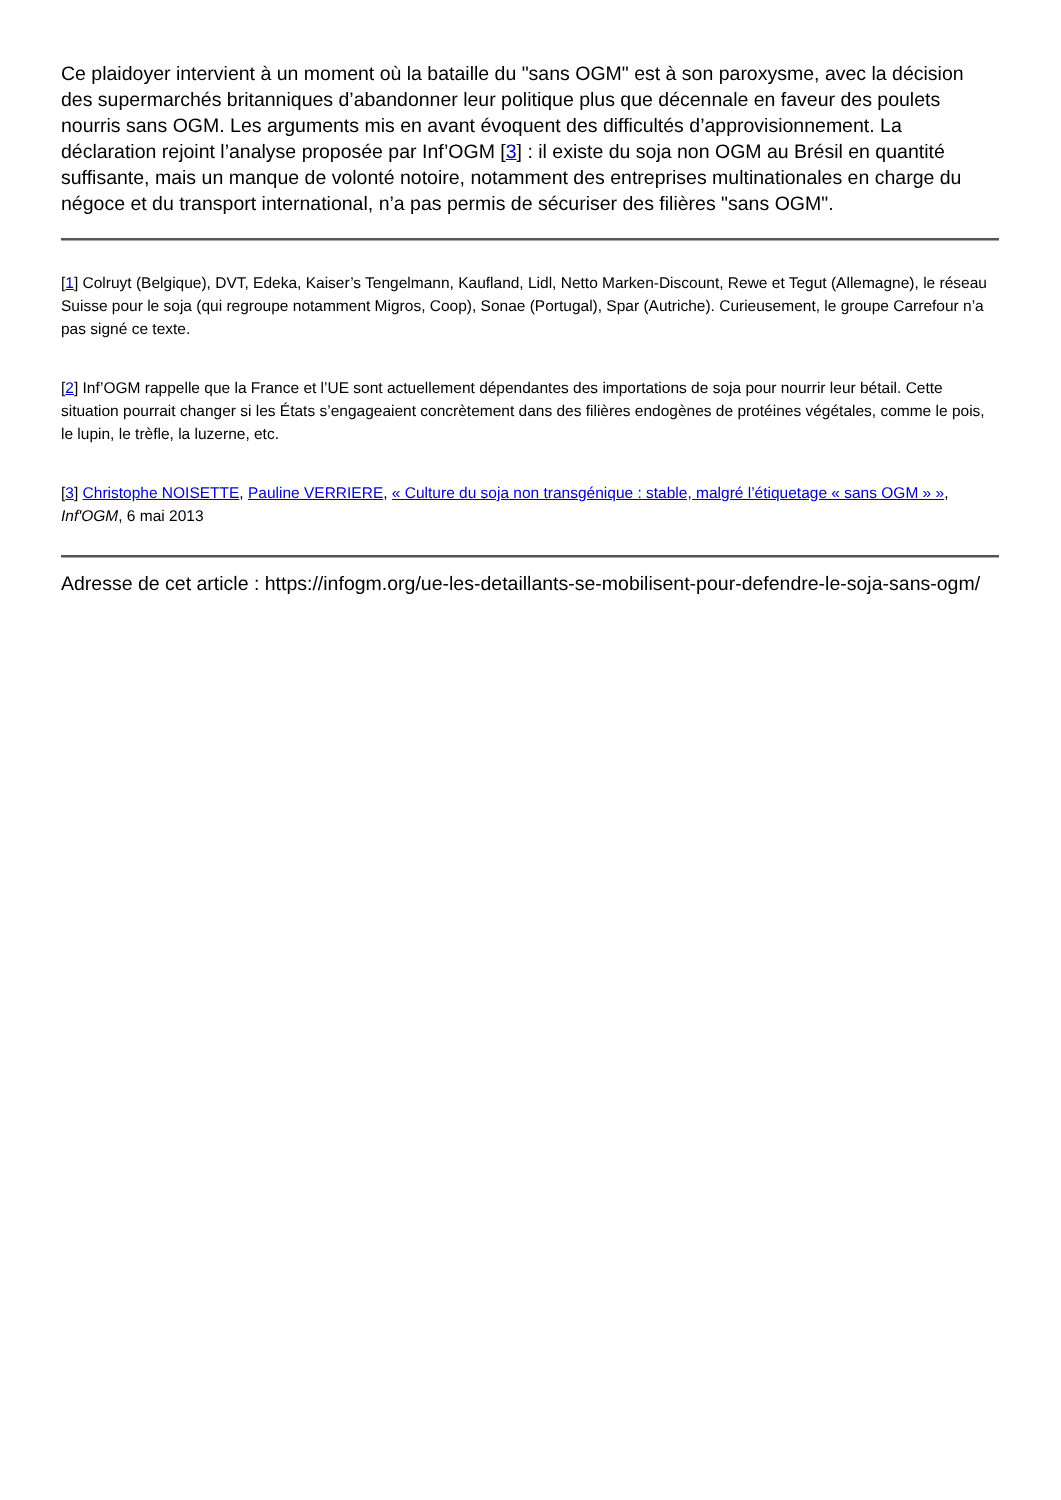Ce plaidoyer intervient à un moment où la bataille du "sans OGM" est à son paroxysme, avec la décision des supermarchés britanniques d’abandonner leur politique plus que décennale en faveur des poulets nourris sans OGM. Les arguments mis en avant évoquent des difficultés d’approvisionnement. La déclaration rejoint l’analyse proposée par Inf’OGM [3] : il existe du soja non OGM au Brésil en quantité suffisante, mais un manque de volonté notoire, notamment des entreprises multinationales en charge du négoce et du transport international, n’a pas permis de sécuriser des filières "sans OGM".
[1] Colruyt (Belgique), DVT, Edeka, Kaiser’s Tengelmann, Kaufland, Lidl, Netto Marken-Discount, Rewe et Tegut (Allemagne), le réseau Suisse pour le soja (qui regroupe notamment Migros, Coop), Sonae (Portugal), Spar (Autriche). Curieusement, le groupe Carrefour n’a pas signé ce texte.
[2] Inf’OGM rappelle que la France et l’UE sont actuellement dépendantes des importations de soja pour nourrir leur bétail. Cette situation pourrait changer si les États s’engageaient concrètement dans des filières endogènes de protéines végétales, comme le pois, le lupin, le trèfle, la luzerne, etc.
[3] Christophe NOISETTE, Pauline VERRIERE, « Culture du soja non transgénique : stable, malgré l’étiquetage « sans OGM » », Inf'OGM, 6 mai 2013
Adresse de cet article : https://infogm.org/ue-les-detaillants-se-mobilisent-pour-defendre-le-soja-sans-ogm/